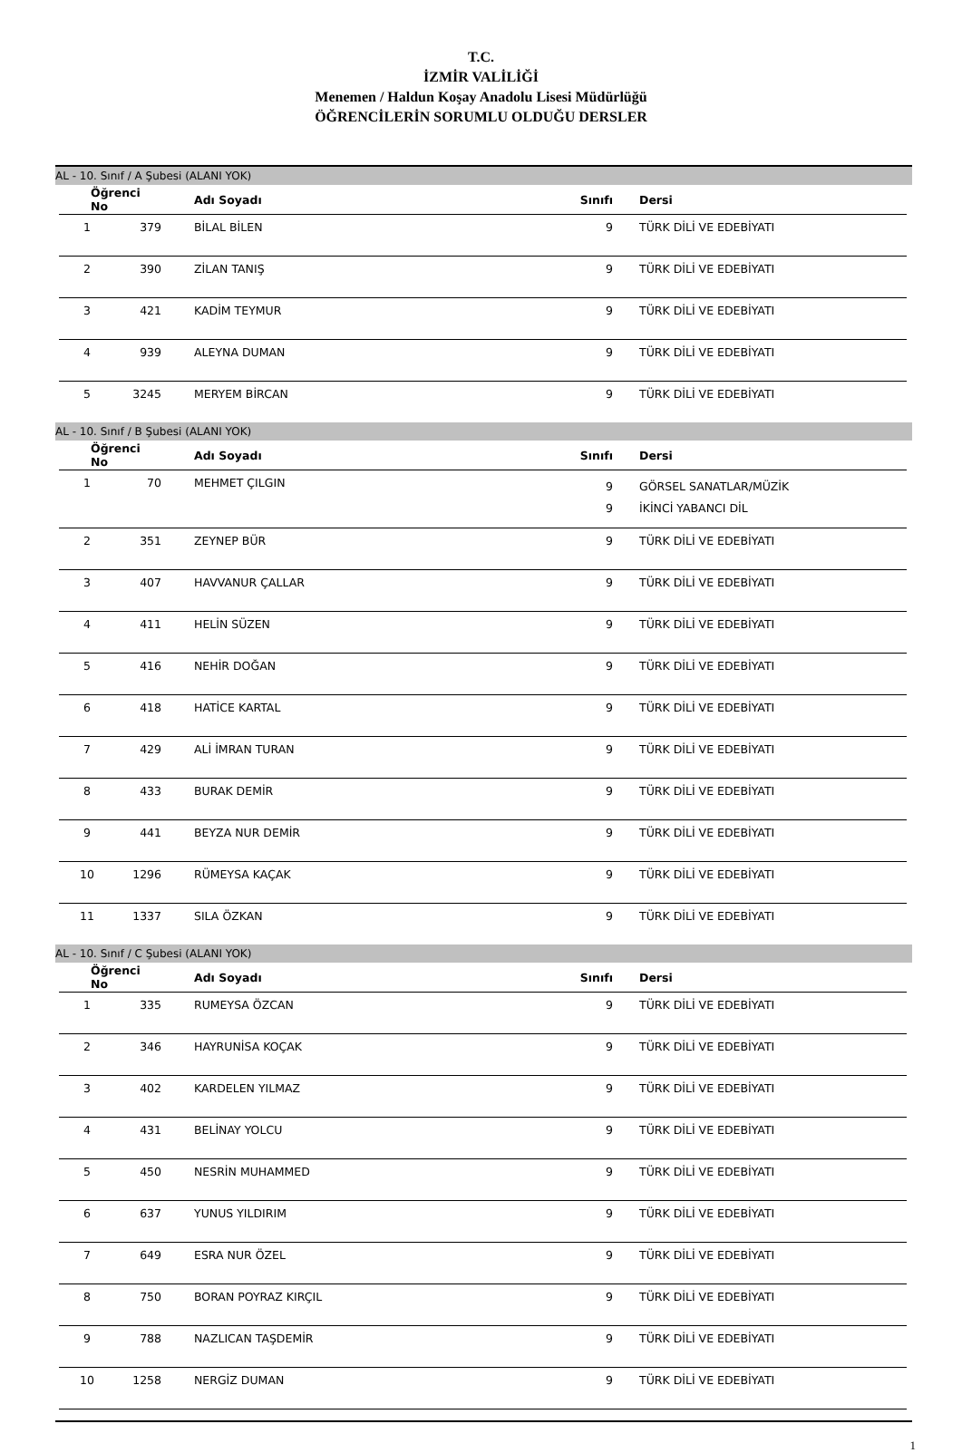T.C.
İZMİR VALİLİĞİ
Menemen / Haldun Koşay Anadolu Lisesi Müdürlüğü
ÖĞRENCİLERİN SORUMLU OLDUĞU DERSLER
AL - 10. Sınıf / A Şubesi (ALANI YOK)
| Öğrenci No | | Adı Soyadı | Sınıfı | Dersi |
| --- | --- | --- | --- | --- |
| 1 | 379 | BİLAL BİLEN | 9 | TÜRK DİLİ VE EDEBİYATI |
| 2 | 390 | ZİLAN TANIŞ | 9 | TÜRK DİLİ VE EDEBİYATI |
| 3 | 421 | KADİM TEYMUR | 9 | TÜRK DİLİ VE EDEBİYATI |
| 4 | 939 | ALEYNA DUMAN | 9 | TÜRK DİLİ VE EDEBİYATI |
| 5 | 3245 | MERYEM BİRCAN | 9 | TÜRK DİLİ VE EDEBİYATI |
AL - 10. Sınıf / B Şubesi (ALANI YOK)
| Öğrenci No | | Adı Soyadı | Sınıfı | Dersi |
| --- | --- | --- | --- | --- |
| 1 | 70 | MEHMET ÇILGIN | 9 9 | GÖRSEL SANATLAR/MÜZİK İKİNCİ YABANCI DİL |
| 2 | 351 | ZEYNEP BÜR | 9 | TÜRK DİLİ VE EDEBİYATI |
| 3 | 407 | HAVVANUR ÇALLAR | 9 | TÜRK DİLİ VE EDEBİYATI |
| 4 | 411 | HELİN SÜZEN | 9 | TÜRK DİLİ VE EDEBİYATI |
| 5 | 416 | NEHİR DOĞAN | 9 | TÜRK DİLİ VE EDEBİYATI |
| 6 | 418 | HATİCE KARTAL | 9 | TÜRK DİLİ VE EDEBİYATI |
| 7 | 429 | ALİ İMRAN TURAN | 9 | TÜRK DİLİ VE EDEBİYATI |
| 8 | 433 | BURAK DEMİR | 9 | TÜRK DİLİ VE EDEBİYATI |
| 9 | 441 | BEYZA NUR DEMİR | 9 | TÜRK DİLİ VE EDEBİYATI |
| 10 | 1296 | RÜMEYSA KAÇAK | 9 | TÜRK DİLİ VE EDEBİYATI |
| 11 | 1337 | SILA ÖZKAN | 9 | TÜRK DİLİ VE EDEBİYATI |
AL - 10. Sınıf / C Şubesi (ALANI YOK)
| Öğrenci No | | Adı Soyadı | Sınıfı | Dersi |
| --- | --- | --- | --- | --- |
| 1 | 335 | RUMEYSA ÖZCAN | 9 | TÜRK DİLİ VE EDEBİYATI |
| 2 | 346 | HAYRUNİSA KOÇAK | 9 | TÜRK DİLİ VE EDEBİYATI |
| 3 | 402 | KARDELEN YILMAZ | 9 | TÜRK DİLİ VE EDEBİYATI |
| 4 | 431 | BELİNAY YOLCU | 9 | TÜRK DİLİ VE EDEBİYATI |
| 5 | 450 | NESRİN MUHAMMED | 9 | TÜRK DİLİ VE EDEBİYATI |
| 6 | 637 | YUNUS YILDIRIM | 9 | TÜRK DİLİ VE EDEBİYATI |
| 7 | 649 | ESRA NUR ÖZEL | 9 | TÜRK DİLİ VE EDEBİYATI |
| 8 | 750 | BORAN POYRAZ KIRÇIL | 9 | TÜRK DİLİ VE EDEBİYATI |
| 9 | 788 | NAZLICAN TAŞDEMİR | 9 | TÜRK DİLİ VE EDEBİYATI |
| 10 | 1258 | NERGİZ DUMAN | 9 | TÜRK DİLİ VE EDEBİYATI |
1